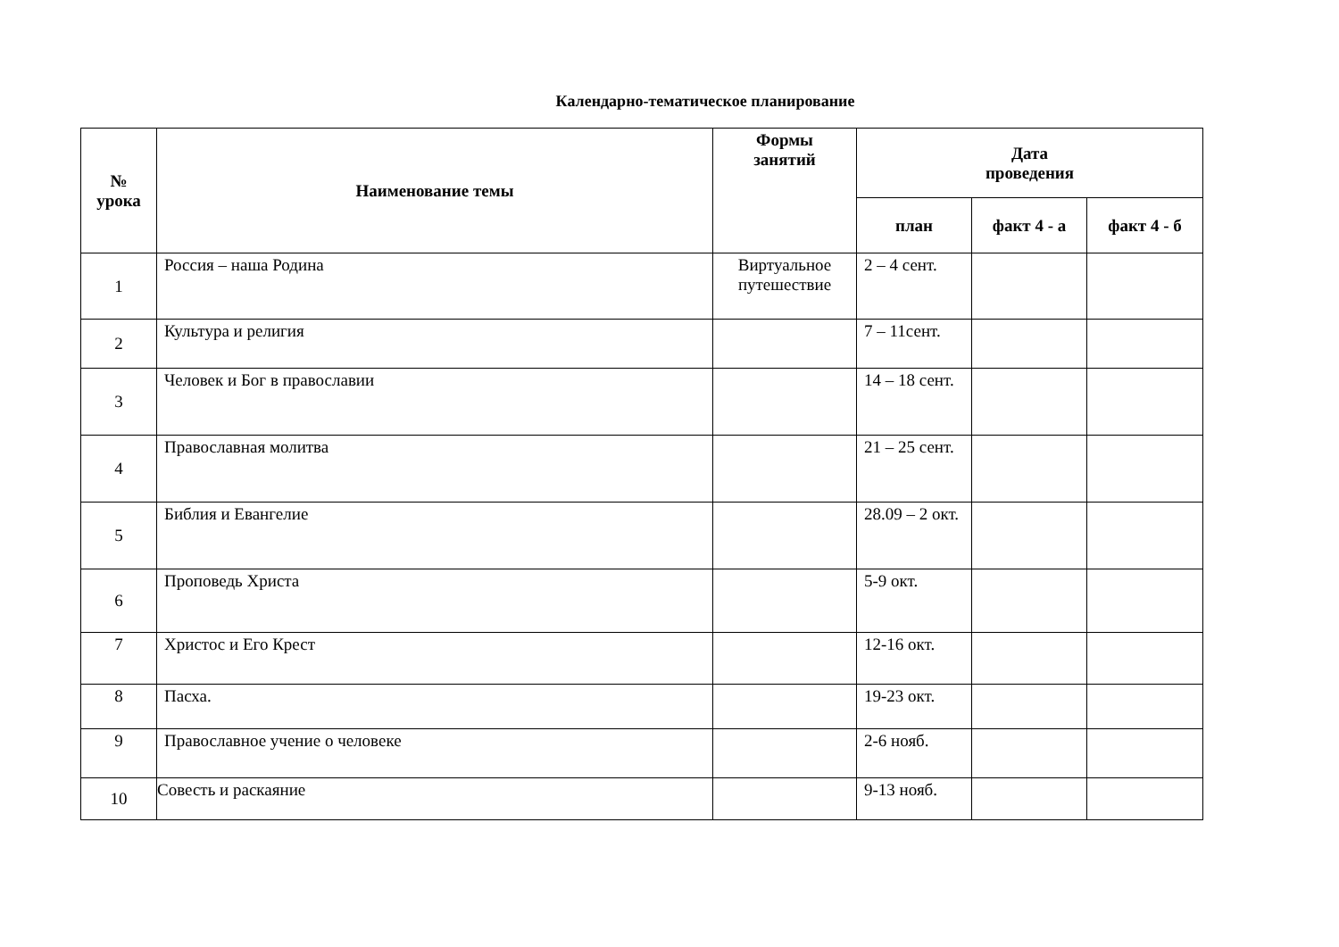Календарно-тематическое планирование
| № урока | Наименование темы | Формы занятий | Дата проведения | | |
| --- | --- | --- | --- | --- | --- |
| | | | план | факт 4 - а | факт 4 - б |
| 1 | Россия – наша Родина | Виртуальное путешествие | 2 – 4 сент. | | |
| 2 | Культура и религия | | 7 – 11сент. | | |
| 3 | Человек и Бог в православии | | 14 – 18 сент. | | |
| 4 | Православная молитва | | 21 – 25 сент. | | |
| 5 | Библия и Евангелие | | 28.09 – 2 окт. | | |
| 6 | Проповедь Христа | | 5-9 окт. | | |
| 7 | Христос и Его Крест | | 12-16 окт. | | |
| 8 | Пасха. | | 19-23 окт. | | |
| 9 | Православное учение о человеке | | 2-6 нояб. | | |
| 10 | Совесть и раскаяние | | 9-13 нояб. | | |